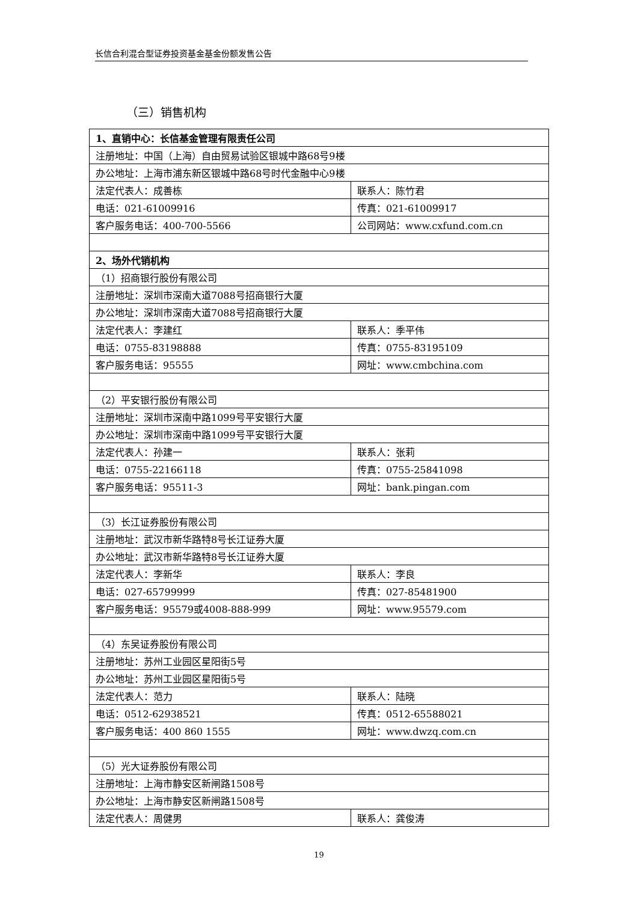长信合利混合型证券投资基金基金份额发售公告
（三）销售机构
| 1、直销中心：长信基金管理有限责任公司 | |
| 注册地址：中国（上海）自由贸易试验区银城中路68号9楼 | |
| 办公地址：上海市浦东新区银城中路68号时代金融中心9楼 | |
| 法定代表人：成善栋 | 联系人：陈竹君 |
| 电话：021-61009916 | 传真：021-61009917 |
| 客户服务电话：400-700-5566 | 公司网站：www.cxfund.com.cn |
| 2、场外代销机构 | |
| （1）招商银行股份有限公司 | |
| 注册地址：深圳市深南大道7088号招商银行大厦 | |
| 办公地址：深圳市深南大道7088号招商银行大厦 | |
| 法定代表人：李建红 | 联系人：季平伟 |
| 电话：0755-83198888 | 传真：0755-83195109 |
| 客户服务电话：95555 | 网址：www.cmbchina.com |
| （2）平安银行股份有限公司 | |
| 注册地址：深圳市深南中路1099号平安银行大厦 | |
| 办公地址：深圳市深南中路1099号平安银行大厦 | |
| 法定代表人：孙建一 | 联系人：张莉 |
| 电话：0755-22166118 | 传真：0755-25841098 |
| 客户服务电话：95511-3 | 网址：bank.pingan.com |
| （3）长江证券股份有限公司 | |
| 注册地址：武汉市新华路特8号长江证券大厦 | |
| 办公地址：武汉市新华路特8号长江证券大厦 | |
| 法定代表人：李新华 | 联系人：李良 |
| 电话：027-65799999 | 传真：027-85481900 |
| 客户服务电话：95579或4008-888-999 | 网址：www.95579.com |
| （4）东吴证券股份有限公司 | |
| 注册地址：苏州工业园区星阳街5号 | |
| 办公地址：苏州工业园区星阳街5号 | |
| 法定代表人：范力 | 联系人：陆晓 |
| 电话：0512-62938521 | 传真：0512-65588021 |
| 客户服务电话：400 860 1555 | 网址：www.dwzq.com.cn |
| （5）光大证券股份有限公司 | |
| 注册地址：上海市静安区新闸路1508号 | |
| 办公地址：上海市静安区新闸路1508号 | |
| 法定代表人：周健男 | 联系人：龚俊涛 |
19